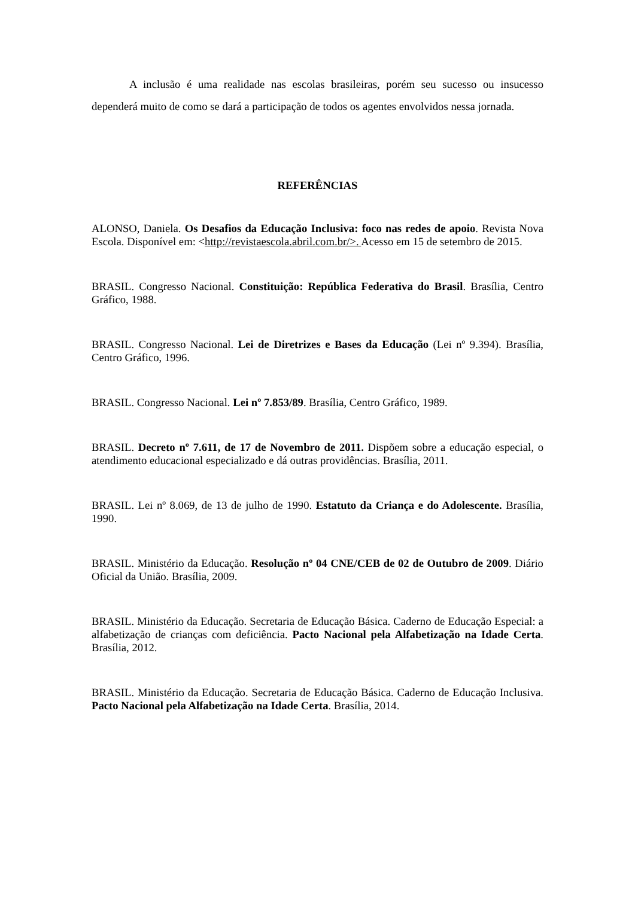A inclusão é uma realidade nas escolas brasileiras, porém seu sucesso ou insucesso dependerá muito de como se dará a participação de todos os agentes envolvidos nessa jornada.
REFERÊNCIAS
ALONSO, Daniela. Os Desafios da Educação Inclusiva: foco nas redes de apoio. Revista Nova Escola. Disponível em: <http://revistaescola.abril.com.br/>. Acesso em 15 de setembro de 2015.
BRASIL. Congresso Nacional. Constituição: República Federativa do Brasil. Brasília, Centro Gráfico, 1988.
BRASIL. Congresso Nacional. Lei de Diretrizes e Bases da Educação (Lei nº 9.394). Brasília, Centro Gráfico, 1996.
BRASIL. Congresso Nacional. Lei nº 7.853/89. Brasília, Centro Gráfico, 1989.
BRASIL. Decreto nº 7.611, de 17 de Novembro de 2011. Dispõem sobre a educação especial, o atendimento educacional especializado e dá outras providências. Brasília, 2011.
BRASIL. Lei nº 8.069, de 13 de julho de 1990. Estatuto da Criança e do Adolescente. Brasília, 1990.
BRASIL. Ministério da Educação. Resolução nº 04 CNE/CEB de 02 de Outubro de 2009. Diário Oficial da União. Brasília, 2009.
BRASIL. Ministério da Educação. Secretaria de Educação Básica. Caderno de Educação Especial: a alfabetização de crianças com deficiência. Pacto Nacional pela Alfabetização na Idade Certa. Brasília, 2012.
BRASIL. Ministério da Educação. Secretaria de Educação Básica. Caderno de Educação Inclusiva. Pacto Nacional pela Alfabetização na Idade Certa. Brasília, 2014.